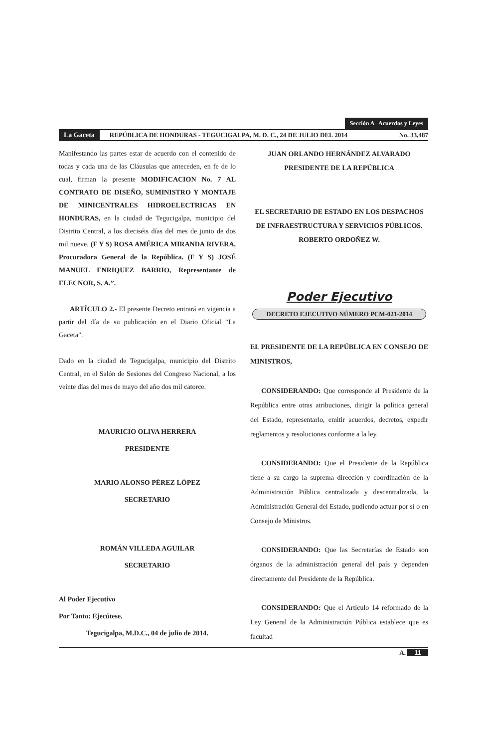Sección A Acuerdos y Leyes
La Gaceta REPÚBLICA DE HONDURAS - TEGUCIGALPA, M. D. C., 24 DE JULIO DEL 2014 No. 33,487
Manifestando las partes estar de acuerdo con el contenido de todas y cada una de las Cláusulas que anteceden, en fe de lo cual, firman la presente MODIFICACION No. 7 AL CONTRATO DE DISEÑO, SUMINISTRO Y MONTAJE DE MINICENTRALES HIDROELECTRICAS EN HONDURAS, en la ciudad de Tegucigalpa, municipio del Distrito Central, a los dieciséis días del mes de junio de dos mil nueve. (F Y S) ROSA AMÉRICA MIRANDA RIVERA, Procuradora General de la República. (F Y S) JOSÉ MANUEL ENRIQUEZ BARRIO, Representante de ELECNOR, S. A.”.
ARTÍCULO 2.- El presente Decreto entrará en vigencia a partir del día de su publicación en el Diario Oficial “La Gaceta”.
Dado en la ciudad de Tegucigalpa, municipio del Distrito Central, en el Salón de Sesiones del Congreso Nacional, a los veinte días del mes de mayo del año dos mil catorce.
MAURICIO OLIVA HERRERA
PRESIDENTE
MARIO ALONSO PÉREZ LÓPEZ
SECRETARIO
ROMÁN VILLEDA AGUILAR
SECRETARIO
Al Poder Ejecutivo
Por Tanto: Ejecútese.
Tegucigalpa, M.D.C., 04 de julio de 2014.
JUAN ORLANDO HERNÁNDEZ ALVARADO
PRESIDENTE DE LA REPÚBLICA
EL SECRETARIO DE ESTADO EN LOS DESPACHOS DE INFRAESTRUCTURA Y SERVICIOS PÚBLICOS.
ROBERTO ORDOÑEZ W.
_______
Poder Ejecutivo
DECRETO EJECUTIVO NÚMERO PCM-021-2014
EL PRESIDENTE DE LA REPÚBLICA EN CONSEJO DE MINISTROS,
CONSIDERANDO: Que corresponde al Presidente de la República entre otras atribuciones, dirigir la política general del Estado, representarlo, emitir acuerdos, decretos, expedir reglamentos y resoluciones conforme a la ley.
CONSIDERANDO: Que el Presidente de la República tiene a su cargo la suprema dirección y coordinación de la Administración Pública centralizada y descentralizada, la Administración General del Estado, pudiendo actuar por sí o en Consejo de Ministros.
CONSIDERANDO: Que las Secretarías de Estado son órganos de la administración general del país y dependen directamente del Presidente de la República.
CONSIDERANDO: Que el Artículo 14 reformado de la Ley General de la Administración Pública establece que es facultad
A. 11